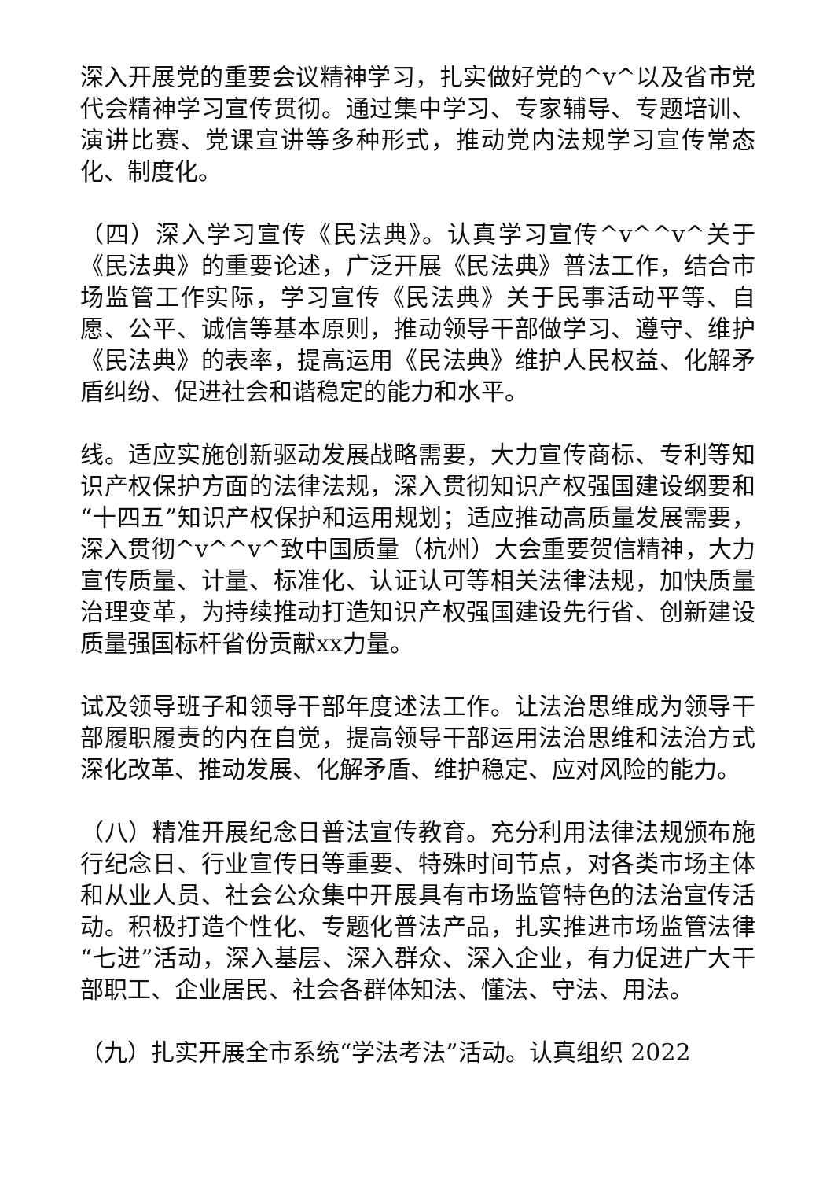深入开展党的重要会议精神学习，扎实做好党的^v^以及省市党代会精神学习宣传贯彻。通过集中学习、专家辅导、专题培训、演讲比赛、党课宣讲等多种形式，推动党内法规学习宣传常态化、制度化。
（四）深入学习宣传《民法典》。认真学习宣传^v^^v^关于《民法典》的重要论述，广泛开展《民法典》普法工作，结合市场监管工作实际，学习宣传《民法典》关于民事活动平等、自愿、公平、诚信等基本原则，推动领导干部做学习、遵守、维护《民法典》的表率，提高运用《民法典》维护人民权益、化解矛盾纠纷、促进社会和谐稳定的能力和水平。
线。适应实施创新驱动发展战略需要，大力宣传商标、专利等知识产权保护方面的法律法规，深入贯彻知识产权强国建设纲要和“十四五”知识产权保护和运用规划；适应推动高质量发展需要，深入贯彻^v^^v^致中国质量（杭州）大会重要贺信精神，大力宣传质量、计量、标准化、认证认可等相关法律法规，加快质量治理变革，为持续推动打造知识产权强国建设先行省、创新建设质量强国标杆省份贡献xx力量。
试及领导班子和领导干部年度述法工作。让法治思维成为领导干部履职履责的内在自觉，提高领导干部运用法治思维和法治方式深化改革、推动发展、化解矛盾、维护稳定、应对风险的能力。
（八）精准开展纪念日普法宣传教育。充分利用法律法规颁布施行纪念日、行业宣传日等重要、特殊时间节点，对各类市场主体和从业人员、社会公众集中开展具有市场监管特色的法治宣传活动。积极打造个性化、专题化普法产品，扎实推进市场监管法律“七进”活动，深入基层、深入群众、深入企业，有力促进广大干部职工、企业居民、社会各群体知法、懂法、守法、用法。
（九）扎实开展全市系统“学法考法”活动。认真组织 2022